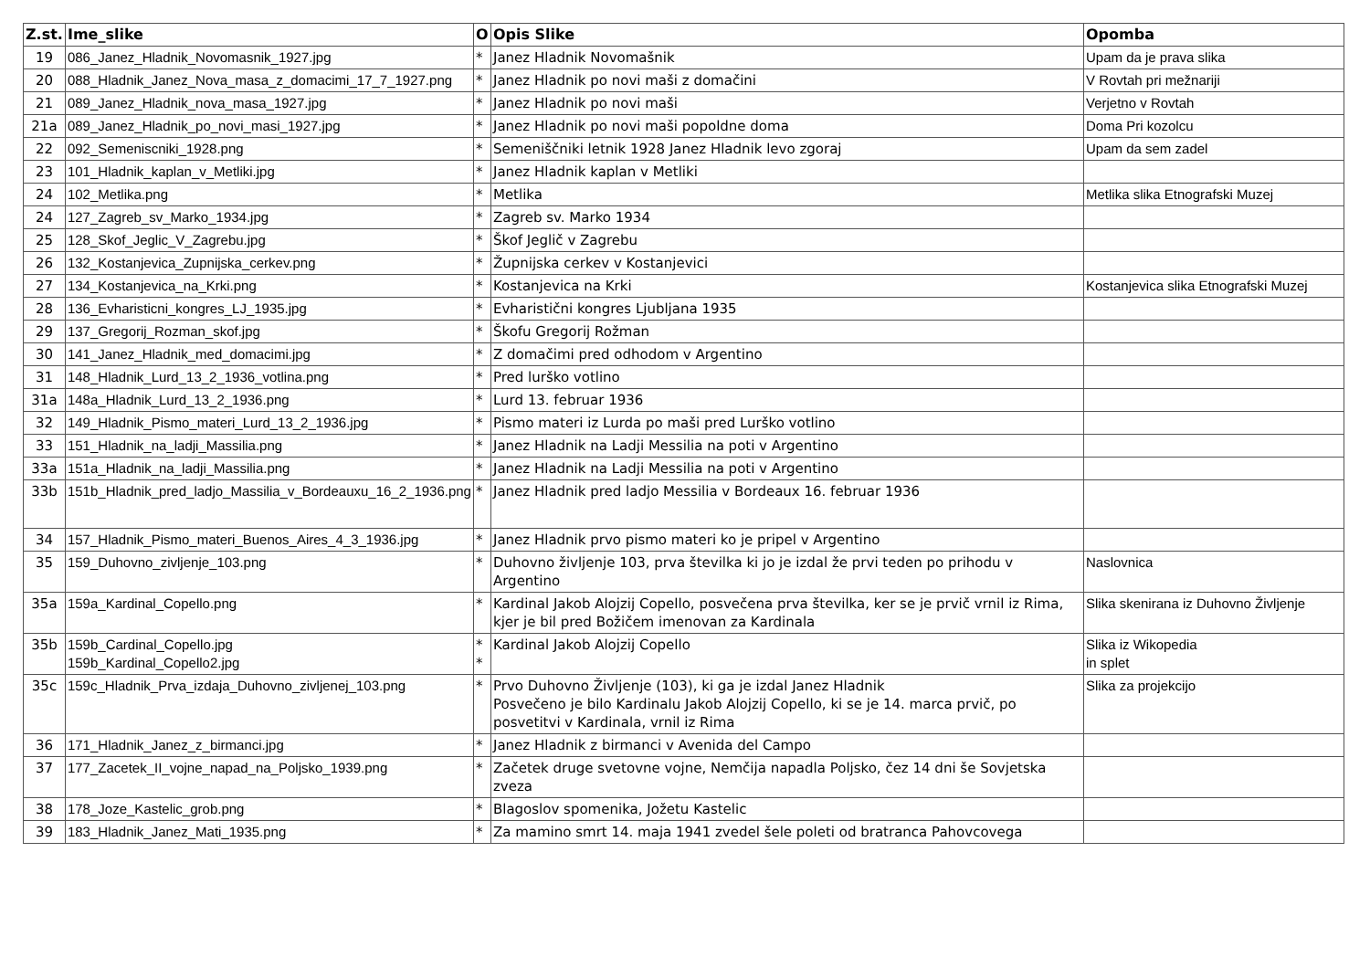| Z.st. | Ime_slike | O | Opis Slike | Opomba |
| --- | --- | --- | --- | --- |
| 19 | 086_Janez_Hladnik_Novomasnik_1927.jpg | * | Janez Hladnik Novomašnik | Upam da je prava slika |
| 20 | 088_Hladnik_Janez_Nova_masa_z_domacimi_17_7_1927.png | * | Janez Hladnik po novi maši z domačini | V Rovtah pri mežnariji |
| 21 | 089_Janez_Hladnik_nova_masa_1927.jpg | * | Janez Hladnik po novi maši | Verjetno v Rovtah |
| 21a | 089_Janez_Hladnik_po_novi_masi_1927.jpg | * | Janez Hladnik po novi maši popoldne doma | Doma Pri kozolcu |
| 22 | 092_Semeniscniki_1928.png | * | Semeniščniki letnik 1928 Janez Hladnik levo zgoraj | Upam da sem zadel |
| 23 | 101_Hladnik_kaplan_v_Metliki.jpg | * | Janez Hladnik kaplan v Metliki | |
| 24 | 102_Metlika.png | * | Metlika | Metlika slika Etnografski Muzej |
| 24 | 127_Zagreb_sv_Marko_1934.jpg | * | Zagreb sv. Marko 1934 | |
| 25 | 128_Skof_Jeglic_V_Zagrebu.jpg | * | Škof Jeglič v Zagrebu | |
| 26 | 132_Kostanjevica_Zupnijska_cerkev.png | * | Župnijska cerkev v Kostanjevici | |
| 27 | 134_Kostanjevica_na_Krki.png | * | Kostanjevica na Krki | Kostanjevica slika Etnografski Muzej |
| 28 | 136_Evharisticni_kongres_LJ_1935.jpg | * | Evharistični kongres Ljubljana 1935 | |
| 29 | 137_Gregorij_Rozman_skof.jpg | * | Škofu Gregorij Rožman | |
| 30 | 141_Janez_Hladnik_med_domacimi.jpg | * | Z domačimi pred odhodom v Argentino | |
| 31 | 148_Hladnik_Lurd_13_2_1936_votlina.png | * | Pred lurško votlino | |
| 31a | 148a_Hladnik_Lurd_13_2_1936.png | * | Lurd 13. februar 1936 | |
| 32 | 149_Hladnik_Pismo_materi_Lurd_13_2_1936.jpg | * | Pismo materi iz Lurda po maši pred Lurško votlino | |
| 33 | 151_Hladnik_na_ladji_Massilia.png | * | Janez Hladnik na Ladji Messilia na poti v Argentino | |
| 33a | 151a_Hladnik_na_ladji_Massilia.png | * | Janez Hladnik na Ladji Messilia na poti v Argentino | |
| 33b | 151b_Hladnik_pred_ladjo_Massilia_v_Bordeauxu_16_2_1936.png | * | Janez Hladnik pred ladjo Messilia v Bordeaux 16. februar 1936 | |
| 34 | 157_Hladnik_Pismo_materi_Buenos_Aires_4_3_1936.jpg | * | Janez Hladnik prvo pismo materi ko je pripel v Argentino | |
| 35 | 159_Duhovno_zivljenje_103.png | * | Duhovno življenje 103, prva številka ki jo je izdal že prvi teden po prihodu v Argentino | Naslovnica |
| 35a | 159a_Kardinal_Copello.png | * | Kardinal Jakob Alojzij Copello, posvečena prva številka, ker se je prvič vrnil iz Rima, kjer je bil pred Božičem imenovan za Kardinala | Slika skenirana iz Duhovno Življenje |
| 35b | 159b_Cardinal_Copello.jpg 159b_Kardinal_Copello2.jpg | * * | Kardinal Jakob Alojzij Copello | Slika iz Wikopedia in splet |
| 35c | 159c_Hladnik_Prva_izdaja_Duhovno_zivljenej_103.png | * | Prvo Duhovno Življenje (103), ki ga je izdal Janez Hladnik Posvečeno je bilo Kardinalu Jakob Alojzij Copello, ki se je 14. marca prvič, po posvetitvi v Kardinala, vrnil iz Rima | Slika za projekcijo |
| 36 | 171_Hladnik_Janez_z_birmanci.jpg | * | Janez Hladnik z birmanci v Avenida del Campo | |
| 37 | 177_Zacetek_II_vojne_napad_na_Poljsko_1939.png | * | Začetek druge svetovne vojne, Nemčija napadla Poljsko, čez 14 dni še Sovjetska zveza | |
| 38 | 178_Joze_Kastelic_grob.png | * | Blagoslov spomenika, Jožetu Kastelic | |
| 39 | 183_Hladnik_Janez_Mati_1935.png | * | Za mamino smrt 14. maja 1941 zvedel šele poleti od bratranca Pahovcovega | |